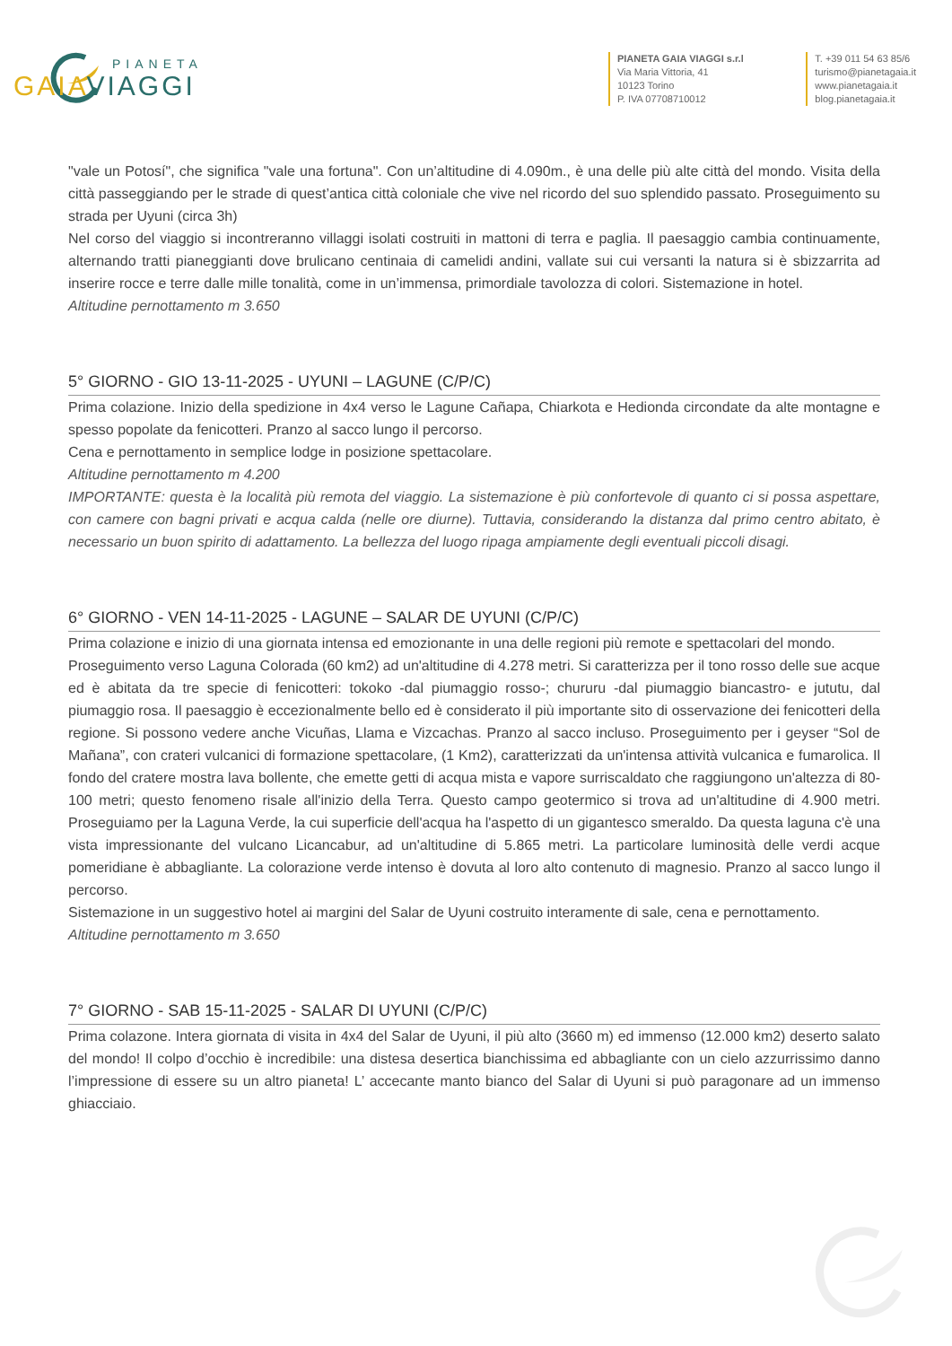PIANETA
GAIAVIAGGI
PIANETA GAIA VIAGGI s.r.l
Via Maria Vittoria, 41
10123 Torino
P. IVA 07708710012
T. +39 011 54 63 85/6
turismo@pianetagaia.it
www.pianetagaia.it
blog.pianetagaia.it
"vale un Potosí", che significa "vale una fortuna". Con un’altitudine di 4.090m., è una delle più alte città del mondo. Visita della città passeggiando per le strade di quest’antica città coloniale che vive nel ricordo del suo splendido passato. Proseguimento su strada per Uyuni (circa 3h)
Nel corso del viaggio si incontreranno villaggi isolati costruiti in mattoni di terra e paglia. Il paesaggio cambia continuamente, alternando tratti pianeggianti dove brulicano centinaia di camelidi andini, vallate sui cui versanti la natura si è sbizzarrita ad inserire rocce e terre dalle mille tonalità, come in un’immensa, primordiale tavolozza di colori. Sistemazione in hotel.
Altitudine pernottamento m 3.650
5° GIORNO - GIO 13-11-2025 - UYUNI – LAGUNE (C/P/C)
Prima colazione. Inizio della spedizione in 4x4 verso le Lagune Cañapa, Chiarkota e Hedionda circondate da alte montagne e spesso popolate da fenicotteri. Pranzo al sacco lungo il percorso.
Cena e pernottamento in semplice lodge in posizione spettacolare.
Altitudine pernottamento m 4.200
IMPORTANTE: questa è la località più remota del viaggio. La sistemazione è più confortevole di quanto ci si possa aspettare, con camere con bagni privati e acqua calda (nelle ore diurne). Tuttavia, considerando la distanza dal primo centro abitato, è necessario un buon spirito di adattamento. La bellezza del luogo ripaga ampiamente degli eventuali piccoli disagi.
6° GIORNO - VEN 14-11-2025 - LAGUNE – SALAR DE UYUNI (C/P/C)
Prima colazione e inizio di una giornata intensa ed emozionante in una delle regioni più remote e spettacolari del mondo.
Proseguimento verso Laguna Colorada (60 km2) ad un'altitudine di 4.278 metri. Si caratterizza per il tono rosso delle sue acque ed è abitata da tre specie di fenicotteri: tokoko -dal piumaggio rosso-; chururu -dal piumaggio biancastro- e jututu, dal piumaggio rosa. Il paesaggio è eccezionalmente bello ed è considerato il più importante sito di osservazione dei fenicotteri della regione. Si possono vedere anche Vicuñas, Llama e Vizcachas. Pranzo al sacco incluso. Proseguimento per i geyser “Sol de Mañana”, con crateri vulcanici di formazione spettacolare, (1 Km2), caratterizzati da un'intensa attività vulcanica e fumarolica. Il fondo del cratere mostra lava bollente, che emette getti di acqua mista e vapore surriscaldato che raggiungono un'altezza di 80-100 metri; questo fenomeno risale all'inizio della Terra. Questo campo geotermico si trova ad un'altitudine di 4.900 metri. Proseguiamo per la Laguna Verde, la cui superficie dell'acqua ha l'aspetto di un gigantesco smeraldo. Da questa laguna c'è una vista impressionante del vulcano Licancabur, ad un'altitudine di 5.865 metri. La particolare luminosità delle verdi acque pomeridiane è abbagliante. La colorazione verde intenso è dovuta al loro alto contenuto di magnesio. Pranzo al sacco lungo il percorso.
Sistemazione in un suggestivo hotel ai margini del Salar de Uyuni costruito interamente di sale, cena e pernottamento.
Altitudine pernottamento m 3.650
7° GIORNO - SAB 15-11-2025 - SALAR DI UYUNI (C/P/C)
Prima colazone. Intera giornata di visita in 4x4 del Salar de Uyuni, il più alto (3660 m) ed immenso (12.000 km2) deserto salato del mondo! Il colpo d’occhio è incredibile: una distesa desertica bianchissima ed abbagliante con un cielo azzurrissimo danno l’impressione di essere su un altro pianeta! L’ accecante manto bianco del Salar di Uyuni si può paragonare ad un immenso ghiacciaio.